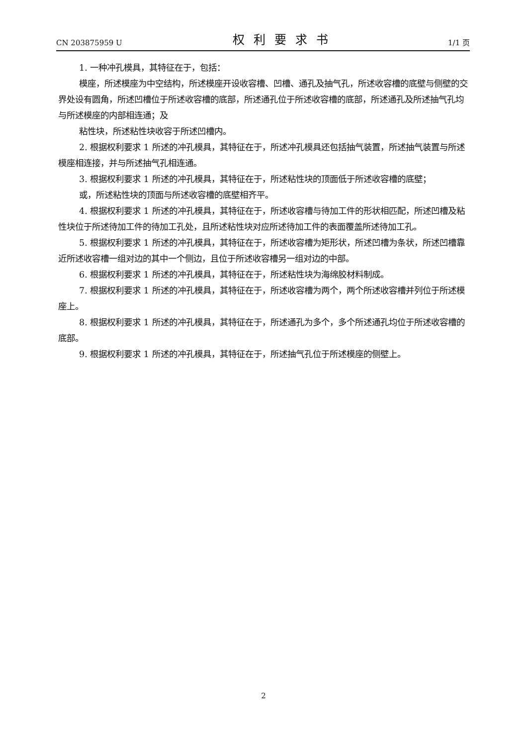CN 203875959 U 权利要求书 1/1 页
1. 一种冲孔模具，其特征在于，包括：
模座，所述模座为中空结构，所述模座开设收容槽、凹槽、通孔及抽气孔，所述收容槽的底壁与侧壁的交界处设有圆角，所述凹槽位于所述收容槽的底部，所述通孔位于所述收容槽的底部，所述通孔及所述抽气孔均与所述模座的内部相连通；及
粘性块，所述粘性块收容于所述凹槽内。
2. 根据权利要求 1 所述的冲孔模具，其特征在于，所述冲孔模具还包括抽气装置，所述抽气装置与所述模座相连接，并与所述抽气孔相连通。
3. 根据权利要求 1 所述的冲孔模具，其特征在于，所述粘性块的顶面低于所述收容槽的底壁；
或，所述粘性块的顶面与所述收容槽的底壁相齐平。
4. 根据权利要求 1 所述的冲孔模具，其特征在于，所述收容槽与待加工件的形状相匹配，所述凹槽及粘性块位于所述待加工件的待加工孔处，且所述粘性块对应所述待加工件的表面覆盖所述待加工孔。
5. 根据权利要求 1 所述的冲孔模具，其特征在于，所述收容槽为矩形状，所述凹槽为条状，所述凹槽靠近所述收容槽一组对边的其中一个侧边，且位于所述收容槽另一组对边的中部。
6. 根据权利要求 1 所述的冲孔模具，其特征在于，所述粘性块为海绵胶材料制成。
7. 根据权利要求 1 所述的冲孔模具，其特征在于，所述收容槽为两个，两个所述收容槽并列位于所述模座上。
8. 根据权利要求 1 所述的冲孔模具，其特征在于，所述通孔为多个，多个所述通孔均位于所述收容槽的底部。
9. 根据权利要求 1 所述的冲孔模具，其特征在于，所述抽气孔位于所述模座的侧壁上。
2